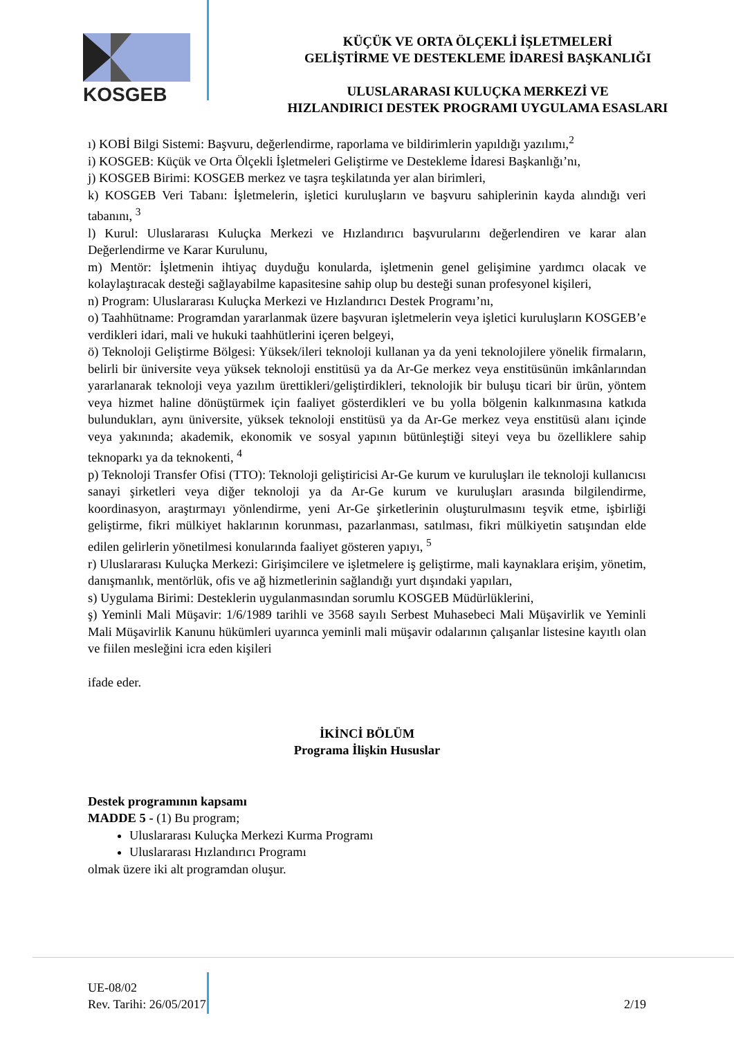KOSGEB
KÜÇÜK VE ORTA ÖLÇEKLİ İŞLETMELERİ
GELİŞTİRME VE DESTEKLEME İDARESİ BAŞKANLIĞI
ULUSLARARASI KULUÇKA MERKEZİ VE
HIZLANDIRICI DESTEK PROGRAMI UYGULAMA ESASLARI
ı) KOBİ Bilgi Sistemi: Başvuru, değerlendirme, raporlama ve bildirimlerin yapıldığı yazılımı,<sup>2</sup>
i) KOSGEB: Küçük ve Orta Ölçekli İşletmeleri Geliştirme ve Destekleme İdaresi Başkanlığı’nı,
j) KOSGEB Birimi: KOSGEB merkez ve taşra teşkilatında yer alan birimleri,
k) KOSGEB Veri Tabanı: İşletmelerin, işletici kuruluşların ve başvuru sahiplerinin kayda alındığı veri tabanını, <sup>3</sup>
l) Kurul: Uluslararası Kuluçka Merkezi ve Hızlandırıcı başvurularını değerlendiren ve karar alan Değerlendirme ve Karar Kurulunu,
m) Mentör: İşletmenin ihtiyaç duyduğu konularda, işletmenin genel gelişimine yardımcı olacak ve kolaylaştıracak desteği sağlayabilme kapasitesine sahip olup bu desteği sunan profesyonel kişileri,
n) Program: Uluslararası Kuluçka Merkezi ve Hızlandırıcı Destek Programı’nı,
o) Taahhütname: Programdan yararlanmak üzere başvuran işletmelerin veya işletici kuruluşların KOSGEB’e verdikleri idari, mali ve hukuki taahhütlerini içeren belgeyi,
ö) Teknoloji Geliştirme Bölgesi: Yüksek/ileri teknoloji kullanan ya da yeni teknolojilere yönelik firmaların, belirli bir üniversite veya yüksek teknoloji enstitüsü ya da Ar-Ge merkez veya enstitüsünün imkânlarından yararlanarak teknoloji veya yazılım ürettikleri/geliştirdikleri, teknolojik bir buluşu ticari bir ürün, yöntem veya hizmet haline dönüştürmek için faaliyet gösterdikleri ve bu yolla bölgenin kalkınmasına katkıda bulundukları, aynı üniversite, yüksek teknoloji enstitüsü ya da Ar-Ge merkez veya enstitüsü alanı içinde veya yakınında; akademik, ekonomik ve sosyal yapının bütünleştiği siteyi veya bu özelliklere sahip teknoparkı ya da teknokenti, <sup>4</sup>
p) Teknoloji Transfer Ofisi (TTO): Teknoloji geliştiricisi Ar-Ge kurum ve kuruluşları ile teknoloji kullanıcısı sanayi şirketleri veya diğer teknoloji ya da Ar-Ge kurum ve kuruluşları arasında bilgilendirme, koordinasyon, araştırmayı yönlendirme, yeni Ar-Ge şirketlerinin oluşturulmasını teşvik etme, işbirliği geliştirme, fikri mülkiyet haklarının korunması, pazarlanması, satılması, fikri mülkiyetin satışından elde edilen gelirlerin yönetilmesi konularında faaliyet gösteren yapıyı, <sup>5</sup>
r) Uluslararası Kuluçka Merkezi: Girişimcilere ve işletmelere iş geliştirme, mali kaynaklara erişim, yönetim, danışmanlık, mentörlük, ofis ve ağ hizmetlerinin sağlandığı yurt dışındaki yapıları,
s) Uygulama Birimi: Desteklerin uygulanmasından sorumlu KOSGEB Müdürlüklerini,
ş) Yeminli Mali Müşavir: 1/6/1989 tarihli ve 3568 sayılı Serbest Muhasebeci Mali Müşavirlik ve Yeminli Mali Müşavirlik Kanunu hükümleri uyarınca yeminli mali müşavir odalarının çalışanlar listesine kayıtlı olan ve fiilen mesleğini icra eden kişileri
ifade eder.
İKİNCİ BÖLÜM
Programa İlişkin Hususlar
Destek programının kapsamı
MADDE 5 - (1) Bu program;
Uluslararası Kuluçka Merkezi Kurma Programı
Uluslararası Hızlandırıcı Programı
olmak üzere iki alt programdan oluşur.
UE-08/02
Rev. Tarihi: 26/05/2017 2/19